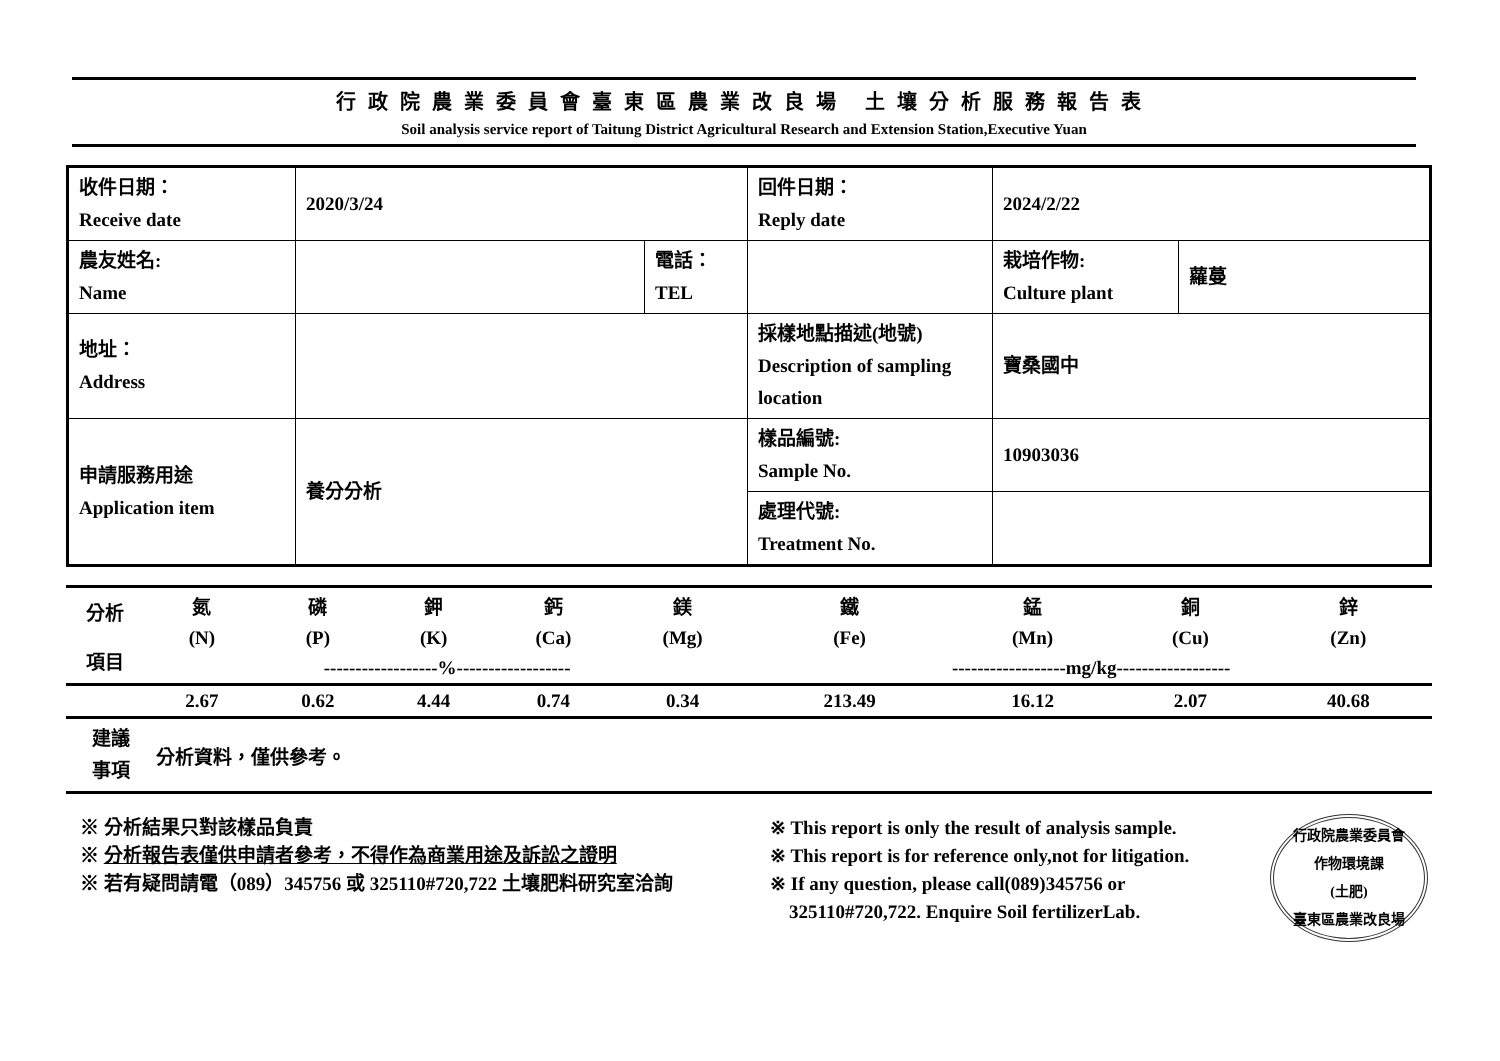行政院農業委員會臺東區農業改良場 土壤分析服務報告表
Soil analysis service report of Taitung District Agricultural Research and Extension Station,Executive Yuan
| 收件日期： Receive date | 2020/3/24 | | 回件日期： Reply date | 2024/2/22 | |
| 農友姓名: Name | | 電話： TEL | | 栽培作物: Culture plant | 蘿蔓 |
| 地址： Address | | | 採樣地點描述(地號) Description of sampling location | 寶桑國中 | |
| 申請服務用途 Application item | 養分分析 | | 樣品編號: Sample No. | 10903036 | |
| | | | 處理代號: Treatment No. | | |
| 分析 項目 | 氮 | 磷 | 鉀 | 鈣 | 鎂 | 鐵 | 錳 | 銅 | 鋅 |
| | (N) | (P) | (K) | (Ca) | (Mg) | (Fe) | (Mn) | (Cu) | (Zn) |
| | ------------------%------------------ | | | | | ------------------mg/kg------------------ | | | |
| | 2.67 | 0.62 | 4.44 | 0.74 | 0.34 | 213.49 | 16.12 | 2.07 | 40.68 |
建議
事項
分析資料，僅供參考。
※ 分析結果只對該樣品負責
※ 分析報告表僅供申請者參考，不得作為商業用途及訴訟之證明
※ 若有疑問請電（089）345756 或 325110#720,722 土壤肥料研究室洽詢
※ This report is only the result of analysis sample.
※ This report is for reference only,not for litigation.
※ If any question, please call(089)345756 or
325110#720,722. Enquire Soil fertilizerLab.
行政院農業委員會
作物環境課
(土肥)
臺東區農業改良場